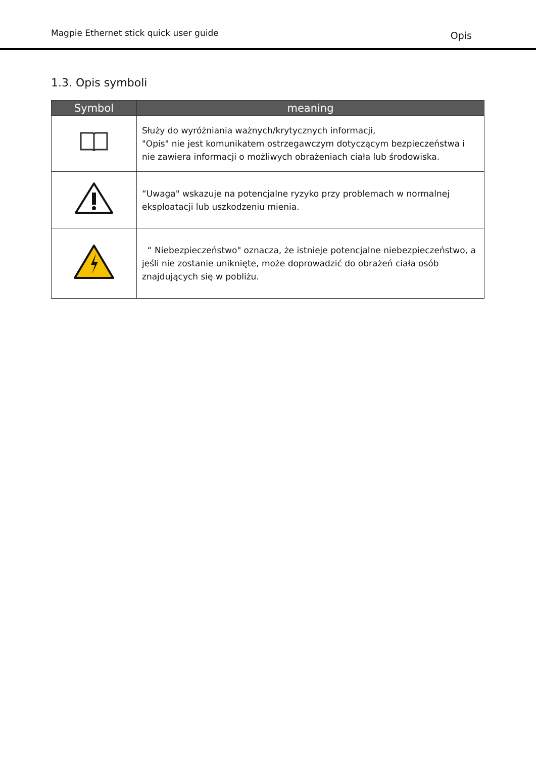Magpie Ethernet stick quick user guide Opis
1.3. Opis symboli
| Symbol | meaning |
| --- | --- |
| | Służy do wyróżniania ważnych/krytycznych informacji, "Opis" nie jest komunikatem ostrzegawczym dotyczącym bezpieczeństwa i nie zawiera informacji o możliwych obrażeniach ciała lub środowiska. |
| | “Uwaga" wskazuje na potencjalne ryzyko przy problemach w normalnej eksploatacji lub uszkodzeniu mienia. |
| | “ Niebezpieczeństwo" oznacza, że istnieje potencjalne niebezpieczeństwo, a jeśli nie zostanie uniknięte, może doprowadzić do obrażeń ciała osób znajdujących się w pobliżu. |